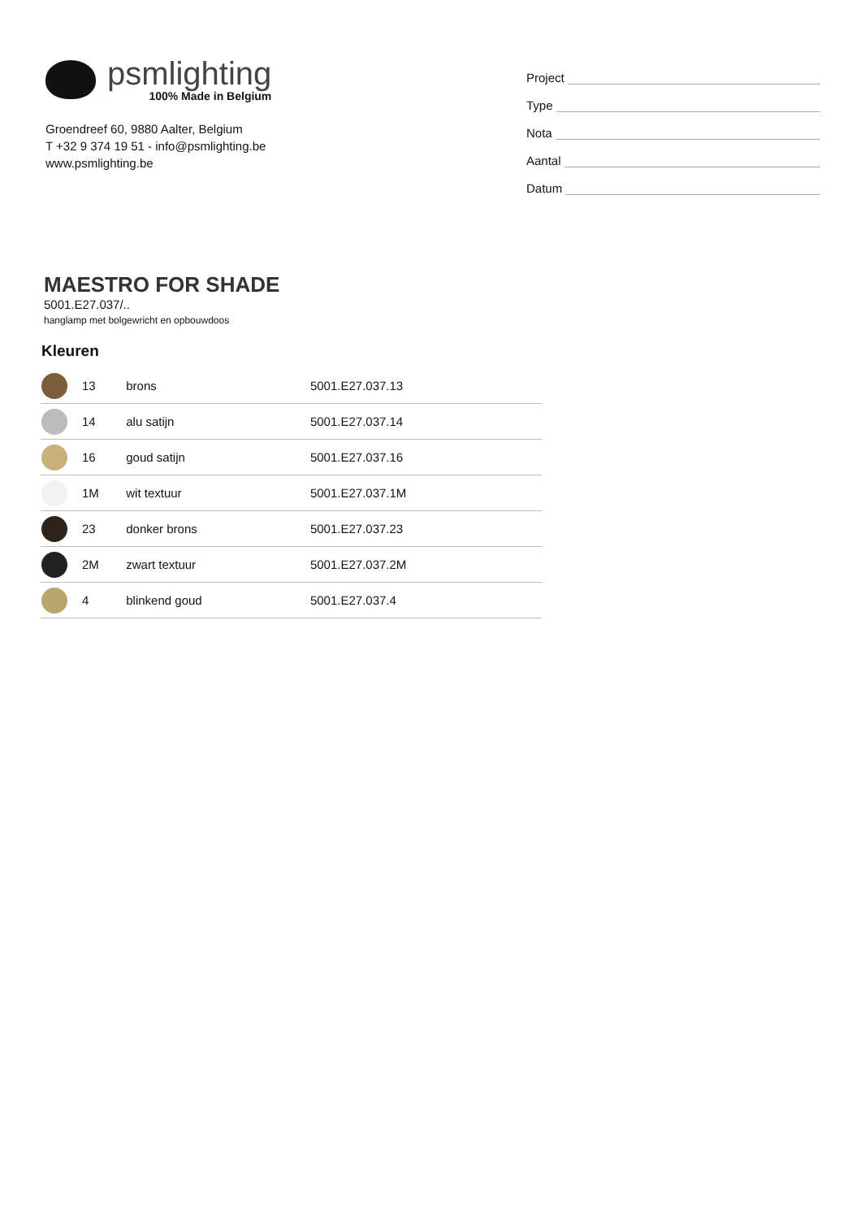psmlighting
100% Made in Belgium
Groendreef 60, 9880 Aalter, Belgium
T +32 9 374 19 51 - info@psmlighting.be
www.psmlighting.be
Project
Type
Nota
Aantal
Datum
MAESTRO FOR SHADE
5001.E27.037/..
hanglamp met bolgewricht en opbouwdoos
Kleuren
| | 13 | brons | 5001.E27.037.13 |
| | 14 | alu satijn | 5001.E27.037.14 |
| | 16 | goud satijn | 5001.E27.037.16 |
| | 1M | wit textuur | 5001.E27.037.1M |
| | 23 | donker brons | 5001.E27.037.23 |
| | 2M | zwart textuur | 5001.E27.037.2M |
| | 4 | blinkend goud | 5001.E27.037.4 |